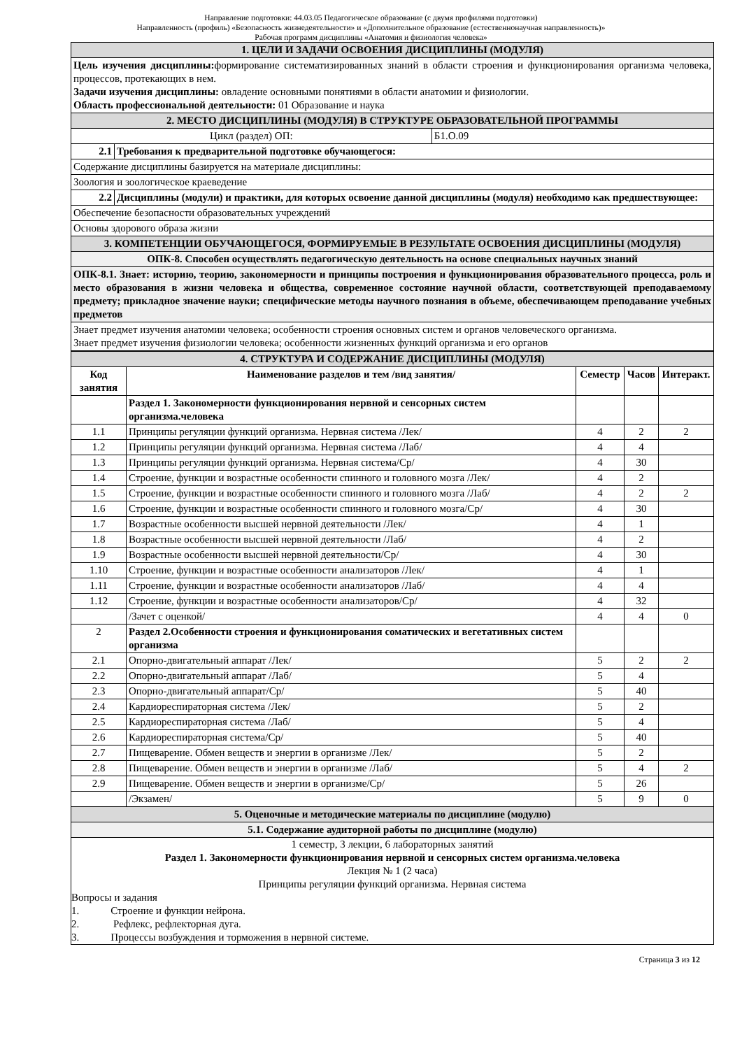Направление подготовки: 44.03.05 Педагогическое образование (с двумя профилями подготовки)
Направленность (профиль) «Безопасность жизнедеятельности» и «Дополнительное образование (естественнонаучная направленность)»
Рабочая программ дисциплины «Анатомия и физиология человека»
| 1. ЦЕЛИ И ЗАДАЧИ ОСВОЕНИЯ ДИСЦИПЛИНЫ (МОДУЛЯ) | | |
| Цель изучения дисциплины: формирование систематизированных знаний в области строения и функционирования организма человека, процессов, протекающих в нем. Задачи изучения дисциплины: овладение основными понятиями в области анатомии и физиологии. Область профессиональной деятельности: 01 Образование и наука | | |
| 2. МЕСТО ДИСЦИПЛИНЫ (МОДУЛЯ) В СТРУКТУРЕ ОБРАЗОВАТЕЛЬНОЙ ПРОГРАММЫ | | |
| Цикл (раздел) ОП: | | Б1.О.09 |
| 2.1 | Требования к предварительной подготовке обучающегося: | |
| Содержание дисциплины базируется на материале дисциплины: | | |
| Зоология и зоологическое краеведение | | |
| 2.2 | Дисциплины (модули) и практики, для которых освоение данной дисциплины (модуля) необходимо как предшествующее: | |
| Обеспечение безопасности образовательных учреждений | | |
| Основы здорового образа жизни | | |
| 3. КОМПЕТЕНЦИИ ОБУЧАЮЩЕГОСЯ, ФОРМИРУЕМЫЕ В РЕЗУЛЬТАТЕ ОСВОЕНИЯ ДИСЦИПЛИНЫ (МОДУЛЯ) | | |
| ОПК-8. Способен осуществлять педагогическую деятельность на основе специальных научных знаний | | |
| ОПК-8.1. Знает: историю, теорию, закономерности и принципы построения и функционирования образовательного процесса, роль и место образования в жизни человека и общества, современное состояние научной области, соответствующей преподаваемому предмету; прикладное значение науки; специфические методы научного познания в объеме, обеспечивающем преподавание учебных предметов | | |
| Знает предмет изучения анатомии человека; особенности строения основных систем и органов человеческого организма. Знает предмет изучения физиологии человека; особенности жизненных функций организма и его органов | | |
| 4. СТРУКТУРА И СОДЕРЖАНИЕ ДИСЦИПЛИНЫ (МОДУЛЯ) | | | | |
| Код занятия | Наименование разделов и тем /вид занятия/ | Семестр | Часов | Интеракт. |
| | Раздел 1. Закономерности функционирования нервной и сенсорных систем организма.человека | | | |
| 1.1 | Принципы регуляции функций организма. Нервная система /Лек/ | 4 | 2 | 2 |
| 1.2 | Принципы регуляции функций организма. Нервная система /Лаб/ | 4 | 4 | |
| 1.3 | Принципы регуляции функций организма. Нервная система/Ср/ | 4 | 30 | |
| 1.4 | Строение, функции и возрастные особенности спинного и головного мозга /Лек/ | 4 | 2 | |
| 1.5 | Строение, функции и возрастные особенности спинного и головного мозга /Лаб/ | 4 | 2 | 2 |
| 1.6 | Строение, функции и возрастные особенности спинного и головного мозга/Ср/ | 4 | 30 | |
| 1.7 | Возрастные особенности высшей нервной деятельности /Лек/ | 4 | 1 | |
| 1.8 | Возрастные особенности высшей нервной деятельности /Лаб/ | 4 | 2 | |
| 1.9 | Возрастные особенности высшей нервной деятельности/Ср/ | 4 | 30 | |
| 1.10 | Строение, функции и возрастные особенности анализаторов /Лек/ | 4 | 1 | |
| 1.11 | Строение, функции и возрастные особенности анализаторов /Лаб/ | 4 | 4 | |
| 1.12 | Строение, функции и возрастные особенности анализаторов/Ср/ | 4 | 32 | |
| | /Зачет с оценкой/ | 4 | 4 | 0 |
| 2 | Раздел 2.Особенности строения и функционирования соматических и вегетативных систем организма | | | |
| 2.1 | Опорно-двигательный аппарат /Лек/ | 5 | 2 | 2 |
| 2.2 | Опорно-двигательный аппарат /Лаб/ | 5 | 4 | |
| 2.3 | Опорно-двигательный аппарат/Ср/ | 5 | 40 | |
| 2.4 | Кардиореспираторная система /Лек/ | 5 | 2 | |
| 2.5 | Кардиореспираторная система /Лаб/ | 5 | 4 | |
| 2.6 | Кардиореспираторная система/Ср/ | 5 | 40 | |
| 2.7 | Пищеварение. Обмен веществ и энергии в организме /Лек/ | 5 | 2 | |
| 2.8 | Пищеварение. Обмен веществ и энергии в организме /Лаб/ | 5 | 4 | 2 |
| 2.9 | Пищеварение. Обмен веществ и энергии в организме/Ср/ | 5 | 26 | |
| | /Экзамен/ | 5 | 9 | 0 |
| 5. Оценочные и методические материалы по дисциплине (модулю) | | | | |
| 5.1. Содержание аудиторной работы по дисциплине (модулю) | | | | |
| 1 семестр, 3 лекции, 6 лабораторных занятий Раздел 1. Закономерности функционирования нервной и сенсорных систем организма.человека Лекция № 1 (2 часа) Принципы регуляции функций организма. Нервная система Вопросы и задания 1. Строение и функции нейрона. 2. Рефлекс, рефлекторная дуга. 3. Процессы возбуждения и торможения в нервной системе. | | | | |
Страница 3 из 12